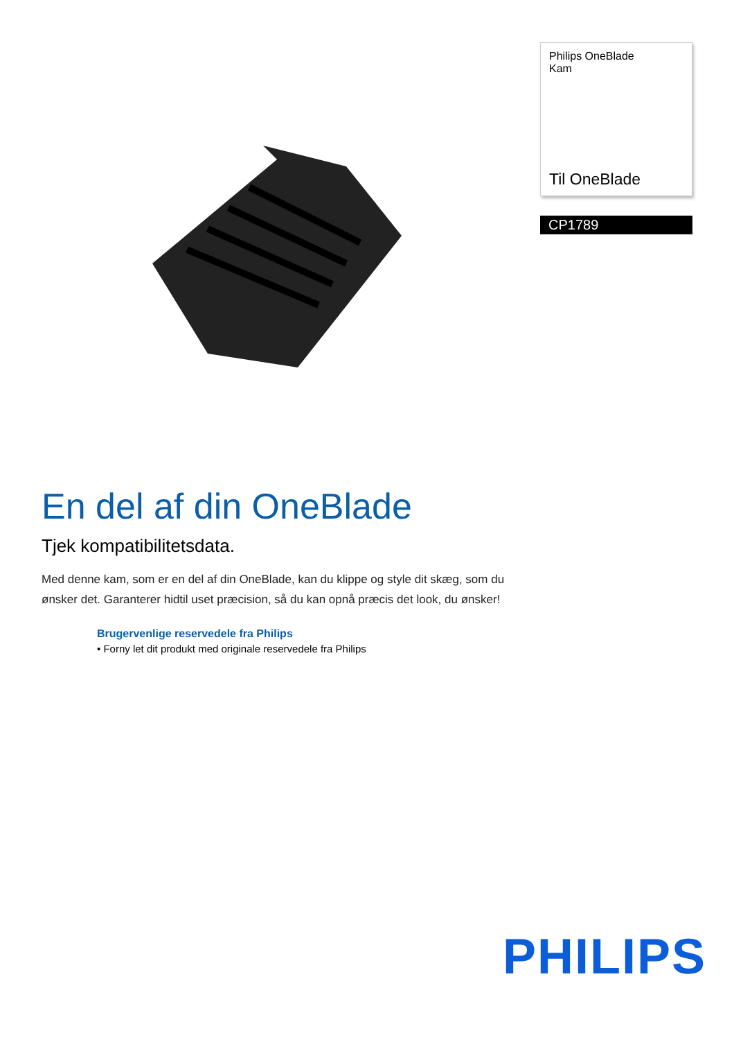Philips OneBlade
Kam
Til OneBlade
CP1789
En del af din OneBlade
Tjek kompatibilitetsdata.
Med denne kam, som er en del af din OneBlade, kan du klippe og style dit skæg, som du ønsker det. Garanterer hidtil uset præcision, så du kan opnå præcis det look, du ønsker!
Brugervenlige reservedele fra Philips
• Forny let dit produkt med originale reservedele fra Philips
PHILIPS